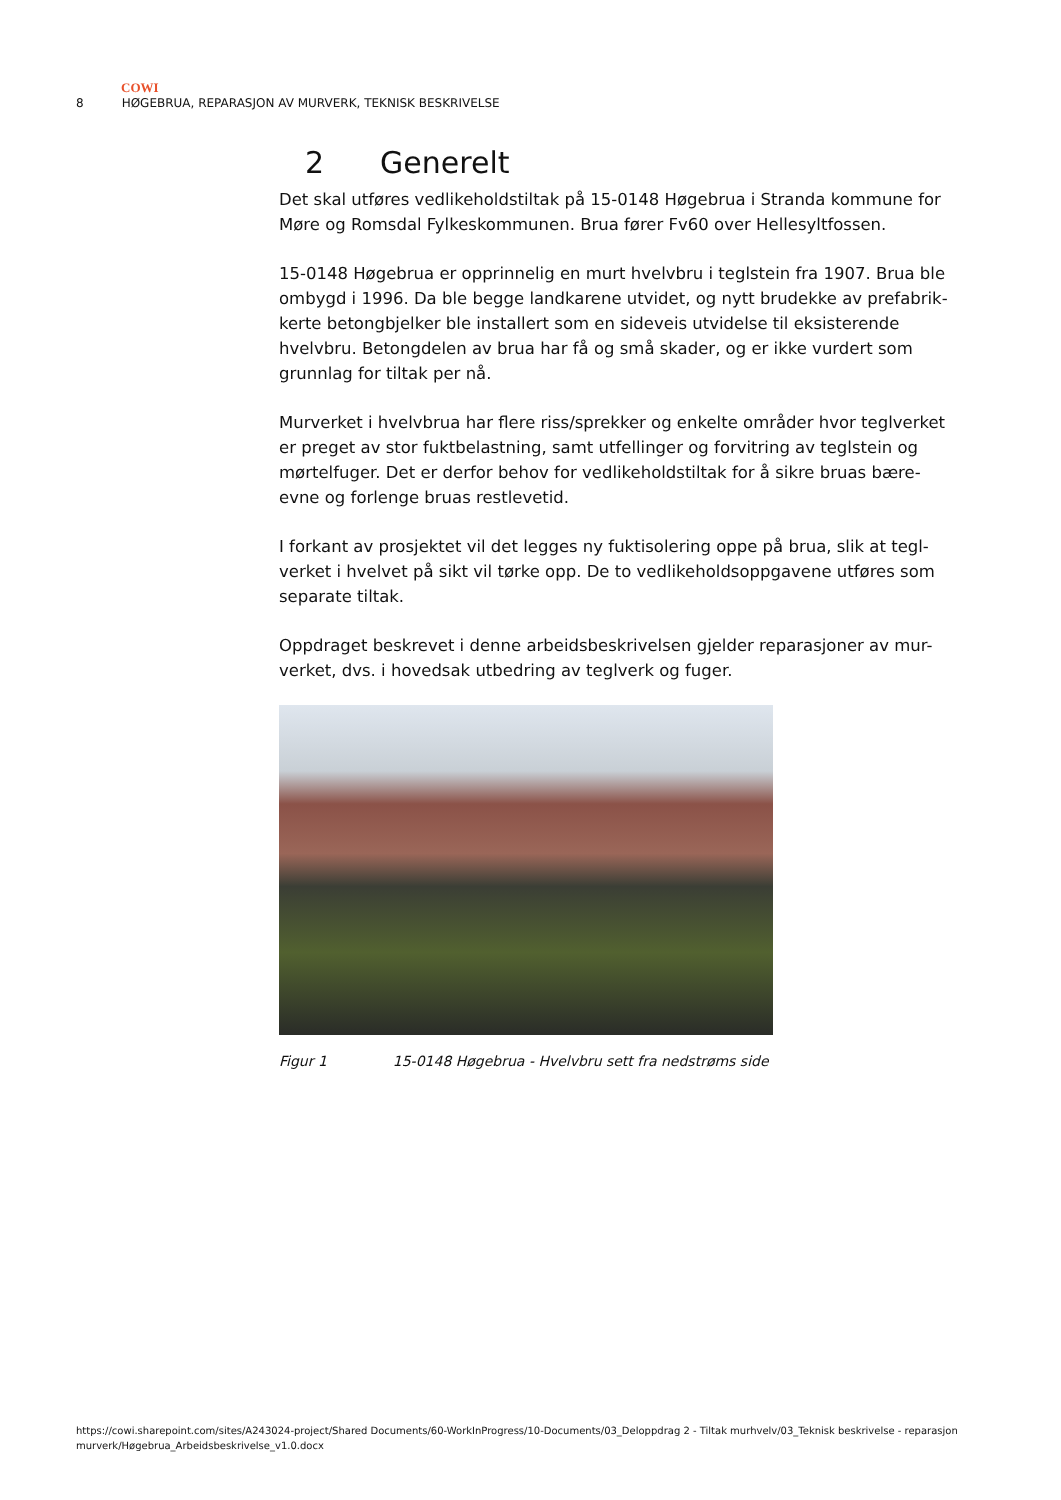COWI
8 HØGEBRUA, REPARASJON AV MURVERK, TEKNISK BESKRIVELSE
2 Generelt
Det skal utføres vedlikeholdstiltak på 15-0148 Høgebrua i Stranda kommune for Møre og Romsdal Fylkeskommunen. Brua fører Fv60 over Hellesyltfossen.
15-0148 Høgebrua er opprinnelig en murt hvelvbru i teglstein fra 1907. Brua ble ombygd i 1996. Da ble begge landkarene utvidet, og nytt brudekke av prefabrik-kerte betongbjelker ble installert som en sideveis utvidelse til eksisterende hvelvbru. Betongdelen av brua har få og små skader, og er ikke vurdert som grunnlag for tiltak per nå.
Murverket i hvelvbrua har flere riss/sprekker og enkelte områder hvor teglverket er preget av stor fuktbelastning, samt utfellinger og forvitring av teglstein og mørtelfuger. Det er derfor behov for vedlikeholdstiltak for å sikre bruas bære-evne og forlenge bruas restlevetid.
I forkant av prosjektet vil det legges ny fuktisolering oppe på brua, slik at tegl-verket i hvelvet på sikt vil tørke opp. De to vedlikeholdsoppgavene utføres som separate tiltak.
Oppdraget beskrevet i denne arbeidsbeskrivelsen gjelder reparasjoner av mur-verket, dvs. i hovedsak utbedring av teglverk og fuger.
Figur 1 15-0148 Høgebrua - Hvelvbru sett fra nedstrøms side
https://cowi.sharepoint.com/sites/A243024-project/Shared Documents/60-WorkInProgress/10-Documents/03_Deloppdrag 2 - Tiltak murhvelv/03_Teknisk beskrivelse - reparasjon murverk/Høgebrua_Arbeidsbeskrivelse_v1.0.docx